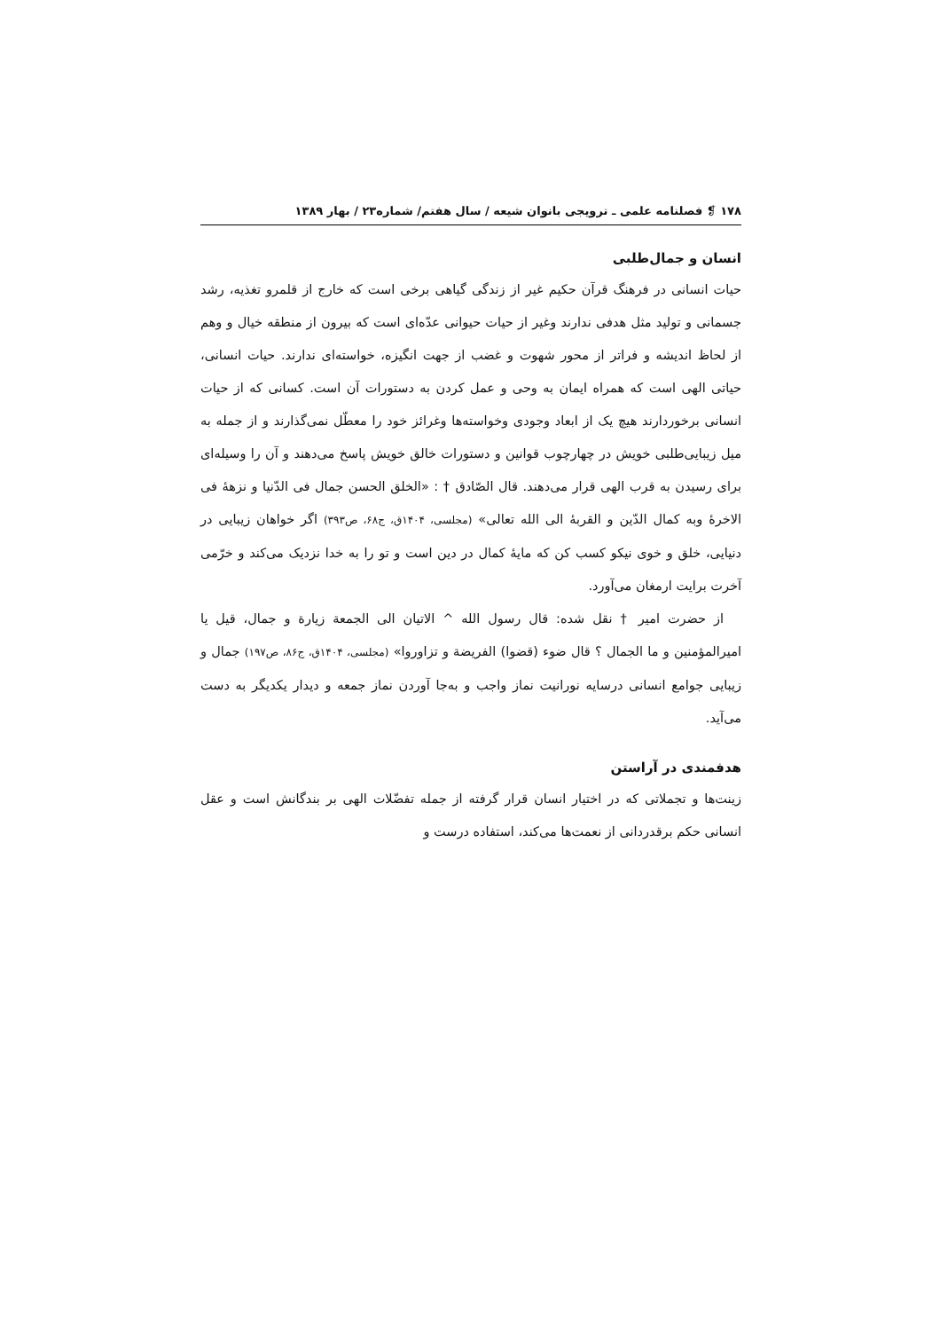۱۷۸ ❡ فصلنامه علمی ـ ترویجی بانوان شیعه / سال هفتم/ شماره۲۳ / بهار ۱۳۸۹
انسان و جمال‌طلبی
حیات انسانی در فرهنگ قرآن حکیم غیر از زندگی گیاهی برخی است که خارج از قلمرو تغذیه، رشد جسمانی و تولید مثل هدفی ندارند وغیر از حیات حیوانی عدّه‌ای است که بیرون از منطقه خیال و وهم از لحاظ اندیشه و فراتر از محور شهوت و غضب از جهت انگیزه، خواسته‌ای ندارند. حیات انسانی، حیاتی الهی است که همراه ایمان به وحی و عمل کردن به دستورات آن است. کسانی که از حیات انسانی برخوردارند هیچ یک از ابعاد وجودی وخواسته‌ها وغرائز خود را معطّل نمی‌گذارند و از جمله به میل زیبایی‌طلبی خویش در چهارچوب قوانین و دستورات خالق خویش پاسخ می‌دهند و آن را وسیله‌ای برای رسیدن به قرب الهی قرار می‌دهند. قال الصّادق † : «الخلق الحسن جمال فی الدّنیا و نزهۀ فی الاخرۀ وبه کمال الدّین و القربۀ الی الله تعالی» (مجلسی، ۱۴۰۴ق، ج۶۸، ص۳۹۳) اگر خواهان زیبایی در دنیایی، خلق و خوی نیکو کسب کن که مایۀ کمال در دین است و تو را به خدا نزدیک می‌کند و خرّمی آخرت برایت ارمغان می‌آورد.
از حضرت امیر † نقل شده: قال رسول الله ^ الاتیان الی الجمعة زیارة و جمال، قیل یا امیرالمؤمنین و ما الجمال ؟ قال ضوء (قضوا) الفریضة و تزاوروا» (مجلسی، ۱۴۰۴ق، ج۸۶، ص۱۹۷) جمال و زیبایی جوامع انسانی درسایه نورانیت نماز واجب و به‌جا آوردن نماز جمعه و دیدار یکدیگر به دست می‌آید.
هدفمندی در آراستن
زینت‌ها و تجملاتی که در اختیار انسان قرار گرفته از جمله تفضّلات الهی بر بندگانش است و عقل انسانی حکم برقدردانی از نعمت‌ها می‌کند، استفاده درست و